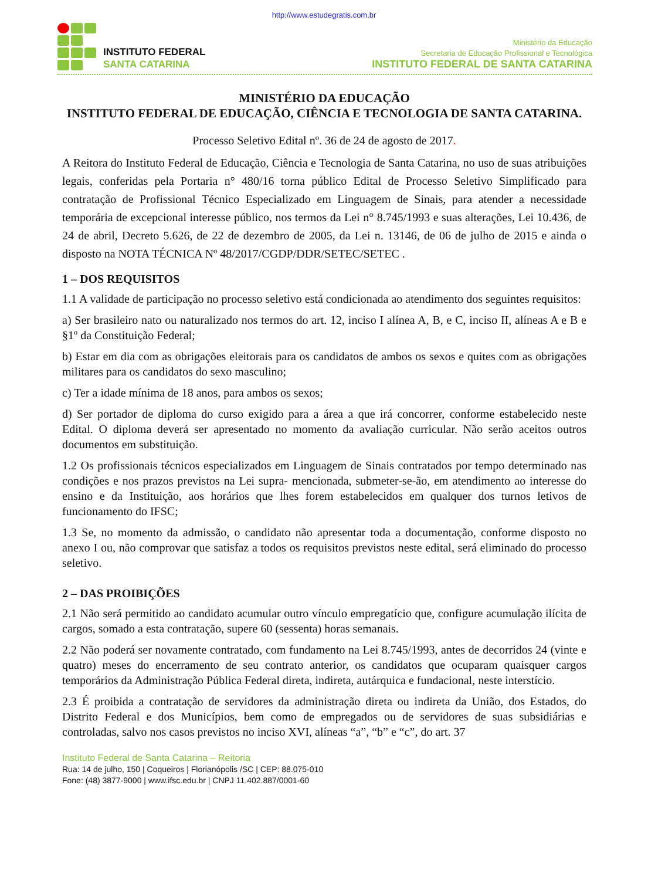http://www.estudegratis.com.br
INSTITUTO FEDERAL
SANTA CATARINA
Ministério da Educação
Secretaria de Educação Profissional e Tecnológica
INSTITUTO FEDERAL DE SANTA CATARINA
MINISTÉRIO DA EDUCAÇÃO
INSTITUTO FEDERAL DE EDUCAÇÃO, CIÊNCIA E TECNOLOGIA DE SANTA CATARINA.
Processo Seletivo Edital nº. 36 de 24 de agosto de 2017.
A Reitora do Instituto Federal de Educação, Ciência e Tecnologia de Santa Catarina, no uso de suas atribuições legais, conferidas pela Portaria n° 480/16 torna público Edital de Processo Seletivo Simplificado para contratação de Profissional Técnico Especializado em Linguagem de Sinais, para atender a necessidade temporária de excepcional interesse público, nos termos da Lei n° 8.745/1993 e suas alterações, Lei 10.436, de 24 de abril, Decreto 5.626, de 22 de dezembro de 2005, da Lei n. 13146, de 06 de julho de 2015 e ainda o disposto na NOTA TÉCNICA Nº 48/2017/CGDP/DDR/SETEC/SETEC .
1 – DOS REQUISITOS
1.1 A validade de participação no processo seletivo está condicionada ao atendimento dos seguintes requisitos:
a) Ser brasileiro nato ou naturalizado nos termos do art. 12, inciso I alínea A, B, e C, inciso II, alíneas A e B e §1º da Constituição Federal;
b) Estar em dia com as obrigações eleitorais para os candidatos de ambos os sexos e quites com as obrigações militares para os candidatos do sexo masculino;
c) Ter a idade mínima de 18 anos, para ambos os sexos;
d) Ser portador de diploma do curso exigido para a área a que irá concorrer, conforme estabelecido neste Edital. O diploma deverá ser apresentado no momento da avaliação curricular. Não serão aceitos outros documentos em substituição.
1.2 Os profissionais técnicos especializados em Linguagem de Sinais contratados por tempo determinado nas condições e nos prazos previstos na Lei supra- mencionada, submeter-se-ão, em atendimento ao interesse do ensino e da Instituição, aos horários que lhes forem estabelecidos em qualquer dos turnos letivos de funcionamento do IFSC;
1.3 Se, no momento da admissão, o candidato não apresentar toda a documentação, conforme disposto no anexo I ou, não comprovar que satisfaz a todos os requisitos previstos neste edital, será eliminado do processo seletivo.
2 – DAS PROIBIÇÕES
2.1 Não será permitido ao candidato acumular outro vínculo empregatício que, configure acumulação ilícita de cargos, somado a esta contratação, supere 60 (sessenta) horas semanais.
2.2 Não poderá ser novamente contratado, com fundamento na Lei 8.745/1993, antes de decorridos 24 (vinte e quatro) meses do encerramento de seu contrato anterior, os candidatos que ocuparam quaisquer cargos temporários da Administração Pública Federal direta, indireta, autárquica e fundacional, neste interstício.
2.3 É proibida a contratação de servidores da administração direta ou indireta da União, dos Estados, do Distrito Federal e dos Municípios, bem como de empregados ou de servidores de suas subsidiárias e controladas, salvo nos casos previstos no inciso XVI, alíneas “a”, “b” e “c”, do art. 37
Instituto Federal de Santa Catarina – Reitoria
Rua: 14 de julho, 150 | Coqueiros | Florianópolis /SC | CEP: 88.075-010
Fone: (48) 3877-9000 | www.ifsc.edu.br | CNPJ 11.402.887/0001-60